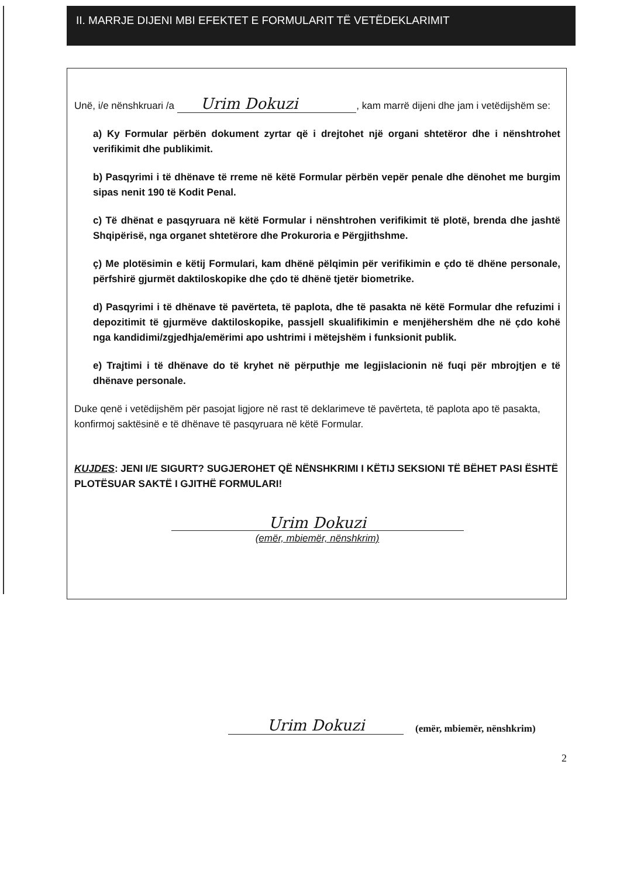II. MARRJE DIJENI MBI EFEKTET E FORMULARIT TË VETËDEKLARIMIT
Unë, i/e nënshkruari /a Urim Dokuzi, kam marrë dijeni dhe jam i vetëdijshëm se:
a) Ky Formular përbën dokument zyrtar që i drejtohet një organi shtetëror dhe i nënshtrohet verifikimit dhe publikimit.
b) Pasqyrimi i të dhënave të rreme në këtë Formular përbën vepër penale dhe dënohet me burgim sipas nenit 190 të Kodit Penal.
c) Të dhënat e pasqyruara në këtë Formular i nënshtrohen verifikimit të plotë, brenda dhe jashtë Shqipërisë, nga organet shtetërore dhe Prokuroria e Përgjithshme.
ç) Me plotësimin e këtij Formulari, kam dhënë pëlqimin për verifikimin e çdo të dhëne personale, përfshirë gjurmët daktiloskopike dhe çdo të dhënë tjetër biometrike.
d) Pasqyrimi i të dhënave të pavërteta, të paplota, dhe të pasakta në këtë Formular dhe refuzimi i depozitimit të gjurmëve daktiloskopike, passjell skualifikimin e menjëhershëm dhe në çdo kohë nga kandidimi/zgjedhja/emërimi apo ushtrimi i mëtejshëm i funksionit publik.
e) Trajtimi i të dhënave do të kryhet në përputhje me legjislacionin në fuqi për mbrojtjen e të dhënave personale.
Duke qenë i vetëdijshëm për pasojat ligjore në rast të deklarimeve të pavërteta, të paplota apo të pasakta, konfirmoj saktësinë e të dhënave të pasqyruara në këtë Formular.
KUJDES: JENI I/E SIGURT? SUGJEROHET QË NËNSHKRIMI I KËTIJ SEKSIONI TË BËHET PASI ËSHTË PLOTËSUAR SAKTË I GJITHË FORMULARI!
Urim Dokuzi
(emër, mbiemër, nënshkrim)
Urim Dokuzi
(emër, mbiemër, nënshkrim)
2